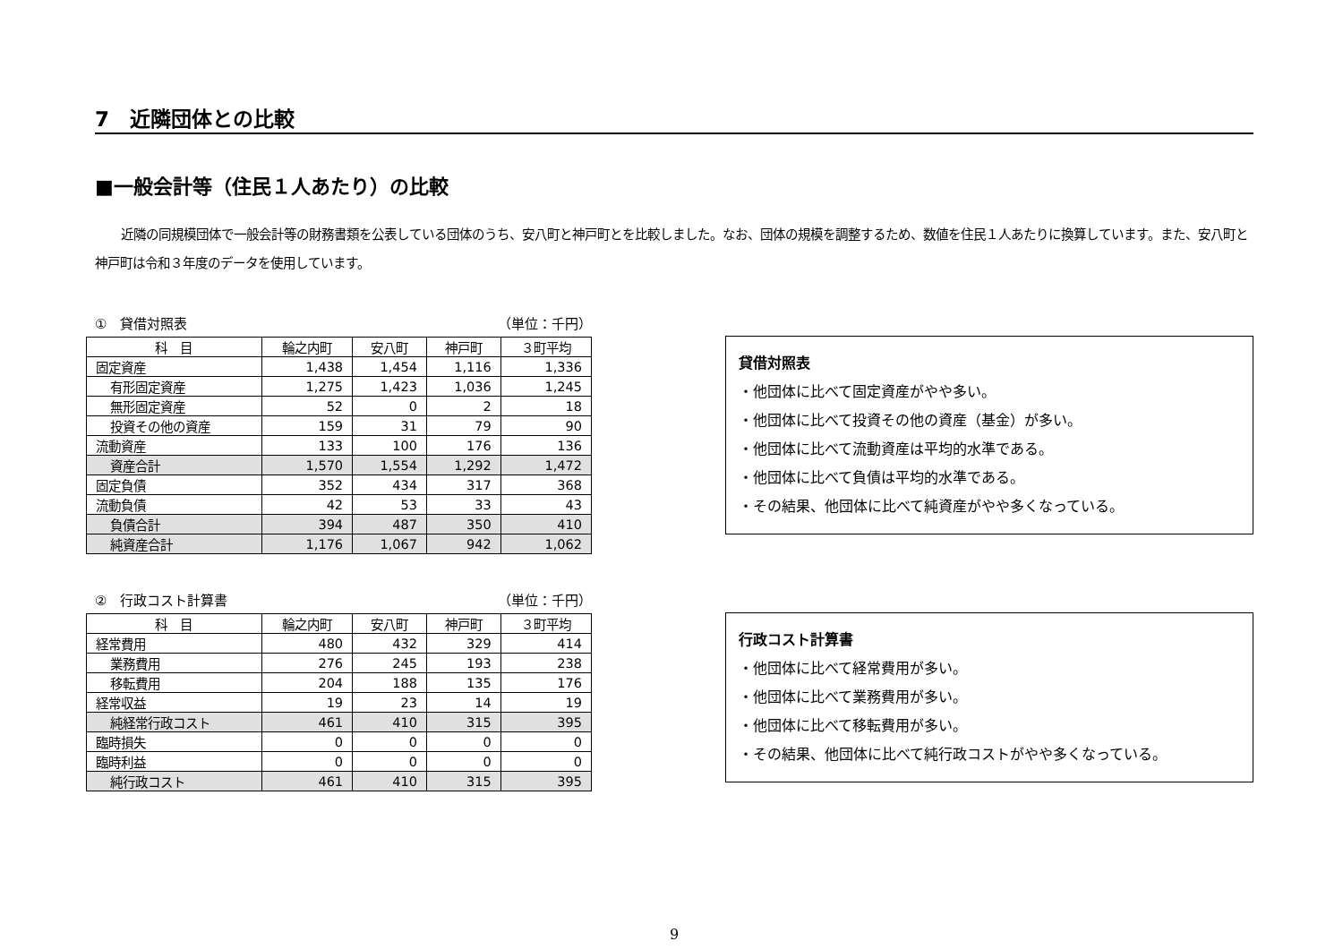7　近隣団体との比較
■一般会計等（住民１人あたり）の比較
近隣の同規模団体で一般会計等の財務書類を公表している団体のうち、安八町と神戸町とを比較しました。なお、団体の規模を調整するため、数値を住民１人あたりに換算しています。また、安八町と神戸町は令和３年度のデータを使用しています。
①　貸借対照表 （単位：千円）
| 科 目 | 輪之内町 | 安八町 | 神戸町 | ３町平均 |
| --- | --- | --- | --- | --- |
| 固定資産 | 1,438 | 1,454 | 1,116 | 1,336 |
| 有形固定資産 | 1,275 | 1,423 | 1,036 | 1,245 |
| 無形固定資産 | 52 | 0 | 2 | 18 |
| 投資その他の資産 | 159 | 31 | 79 | 90 |
| 流動資産 | 133 | 100 | 176 | 136 |
| 資産合計 | 1,570 | 1,554 | 1,292 | 1,472 |
| 固定負債 | 352 | 434 | 317 | 368 |
| 流動負債 | 42 | 53 | 33 | 43 |
| 負債合計 | 394 | 487 | 350 | 410 |
| 純資産合計 | 1,176 | 1,067 | 942 | 1,062 |
貸借対照表
・他団体に比べて固定資産がやや多い。
・他団体に比べて投資その他の資産（基金）が多い。
・他団体に比べて流動資産は平均的水準である。
・他団体に比べて負債は平均的水準である。
・その結果、他団体に比べて純資産がやや多くなっている。
②　行政コスト計算書 （単位：千円）
| 科 目 | 輪之内町 | 安八町 | 神戸町 | ３町平均 |
| --- | --- | --- | --- | --- |
| 経常費用 | 480 | 432 | 329 | 414 |
| 業務費用 | 276 | 245 | 193 | 238 |
| 移転費用 | 204 | 188 | 135 | 176 |
| 経常収益 | 19 | 23 | 14 | 19 |
| 純経常行政コスト | 461 | 410 | 315 | 395 |
| 臨時損失 | 0 | 0 | 0 | 0 |
| 臨時利益 | 0 | 0 | 0 | 0 |
| 純行政コスト | 461 | 410 | 315 | 395 |
行政コスト計算書
・他団体に比べて経常費用が多い。
・他団体に比べて業務費用が多い。
・他団体に比べて移転費用が多い。
・その結果、他団体に比べて純行政コストがやや多くなっている。
9